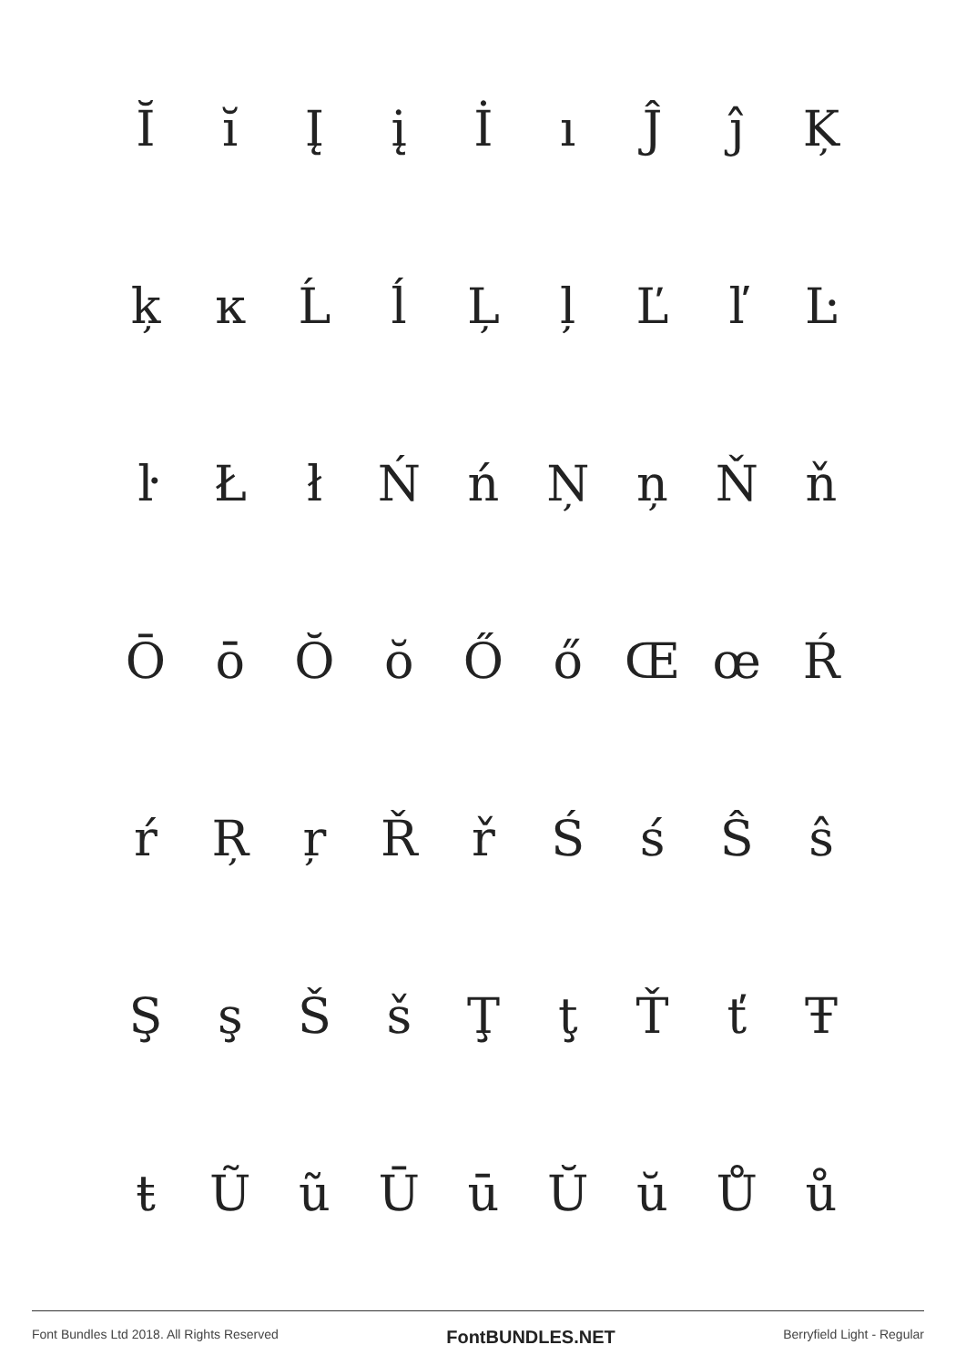Ĭ ĭ Į į İ ı Ĵ ĵ Ķ
ķ ĸ Ĺ ĺ Ļ ļ Ľ ľ Ŀ
ŀ Ł ł Ń ń Ņ ņ Ň ň
Ō ō Ŏ ŏ Ő ő Œ œ Ŕ
ŕ Ŗ ŗ Ř ř Ś ś Ŝ ŝ
Ş ş Š š Ţ ţ Ť ť Ŧ
ŧ Ũ ũ Ū ū Ŭ ŭ Ů ů
Font Bundles Ltd 2018. All Rights Reserved FontBUNDLES.NET Berryfield Light - Regular